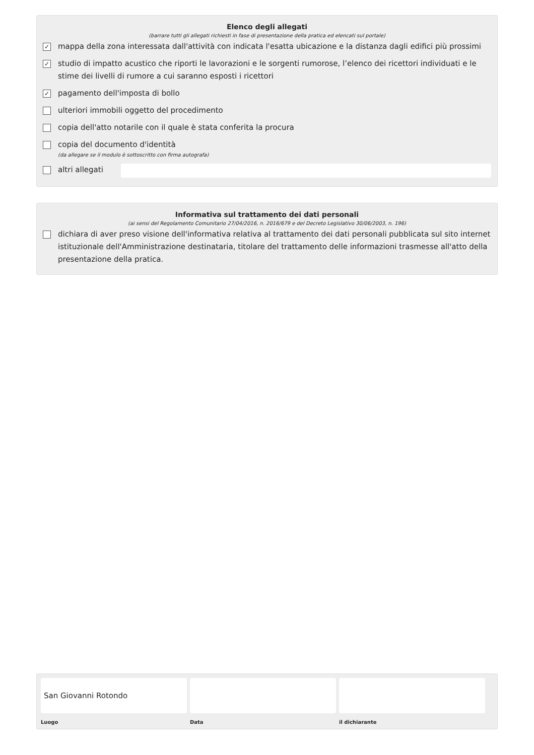Elenco degli allegati
(barrare tutti gli allegati richiesti in fase di presentazione della pratica ed elencati sul portale)
✓
mappa della zona interessata dall'attività con indicata l'esatta ubicazione e la distanza dagli edifici più prossimi
✓
studio di impatto acustico che riporti le lavorazioni e le sorgenti rumorose, l’elenco dei ricettori individuati e le stime dei livelli di rumore a cui saranno esposti i ricettori
✓
pagamento dell'imposta di bollo
ulteriori immobili oggetto del procedimento
copia dell'atto notarile con il quale è stata conferita la procura
copia del documento d'identità
(da allegare se il modulo è sottoscritto con firma autografa)
altri allegati
Informativa sul trattamento dei dati personali
(ai sensi del Regolamento Comunitario 27/04/2016, n. 2016/679 e del Decreto Legislativo 30/06/2003, n. 196)
dichiara di aver preso visione dell'informativa relativa al trattamento dei dati personali pubblicata sul sito internet istituzionale dell'Amministrazione destinataria, titolare del trattamento delle informazioni trasmesse all'atto della presentazione della pratica.
San Giovanni Rotondo
Luogo
Data il dichiarante